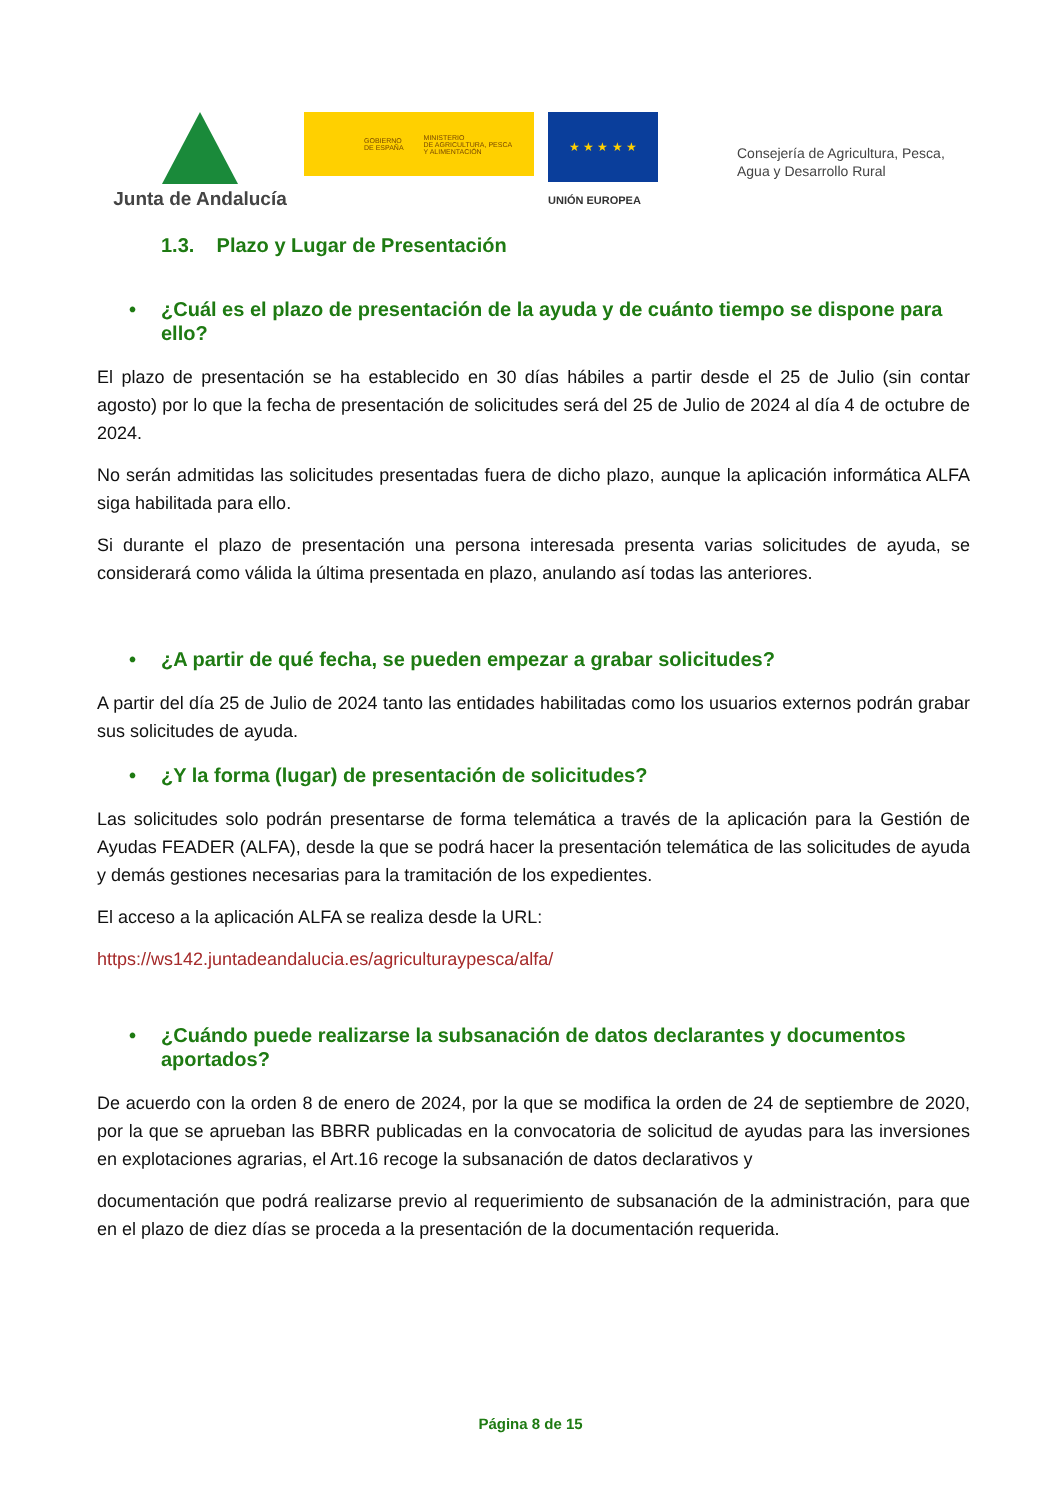Junta de Andalucía
GOBIERNO
DE ESPAÑA MINISTERIO
DE AGRICULTURA, PESCA
Y ALIMENTACIÓN
★ ★ ★ ★ ★
UNIÓN EUROPEA
Consejería de Agricultura, Pesca,
Agua y Desarrollo Rural
1.3. Plazo y Lugar de Presentación
• ¿Cuál es el plazo de presentación de la ayuda y de cuánto tiempo se dispone para ello?
El plazo de presentación se ha establecido en 30 días hábiles a partir desde el 25 de Julio (sin contar agosto) por lo que la fecha de presentación de solicitudes será del 25 de Julio de 2024 al día 4 de octubre de 2024.
No serán admitidas las solicitudes presentadas fuera de dicho plazo, aunque la aplicación informática ALFA siga habilitada para ello.
Si durante el plazo de presentación una persona interesada presenta varias solicitudes de ayuda, se considerará como válida la última presentada en plazo, anulando así todas las anteriores.
• ¿A partir de qué fecha, se pueden empezar a grabar solicitudes?
A partir del día 25 de Julio de 2024 tanto las entidades habilitadas como los usuarios externos podrán grabar sus solicitudes de ayuda.
• ¿Y la forma (lugar) de presentación de solicitudes?
Las solicitudes solo podrán presentarse de forma telemática a través de la aplicación para la Gestión de Ayudas FEADER (ALFA), desde la que se podrá hacer la presentación telemática de las solicitudes de ayuda y demás gestiones necesarias para la tramitación de los expedientes.
El acceso a la aplicación ALFA se realiza desde la URL:
https://ws142.juntadeandalucia.es/agriculturaypesca/alfa/
• ¿Cuándo puede realizarse la subsanación de datos declarantes y documentos aportados?
De acuerdo con la orden 8 de enero de 2024, por la que se modifica la orden de 24 de septiembre de 2020, por la que se aprueban las BBRR publicadas en la convocatoria de solicitud de ayudas para las inversiones en explotaciones agrarias, el Art.16 recoge la subsanación de datos declarativos y
documentación que podrá realizarse previo al requerimiento de subsanación de la administración, para que en el plazo de diez días se proceda a la presentación de la documentación requerida.
Página 8 de 15